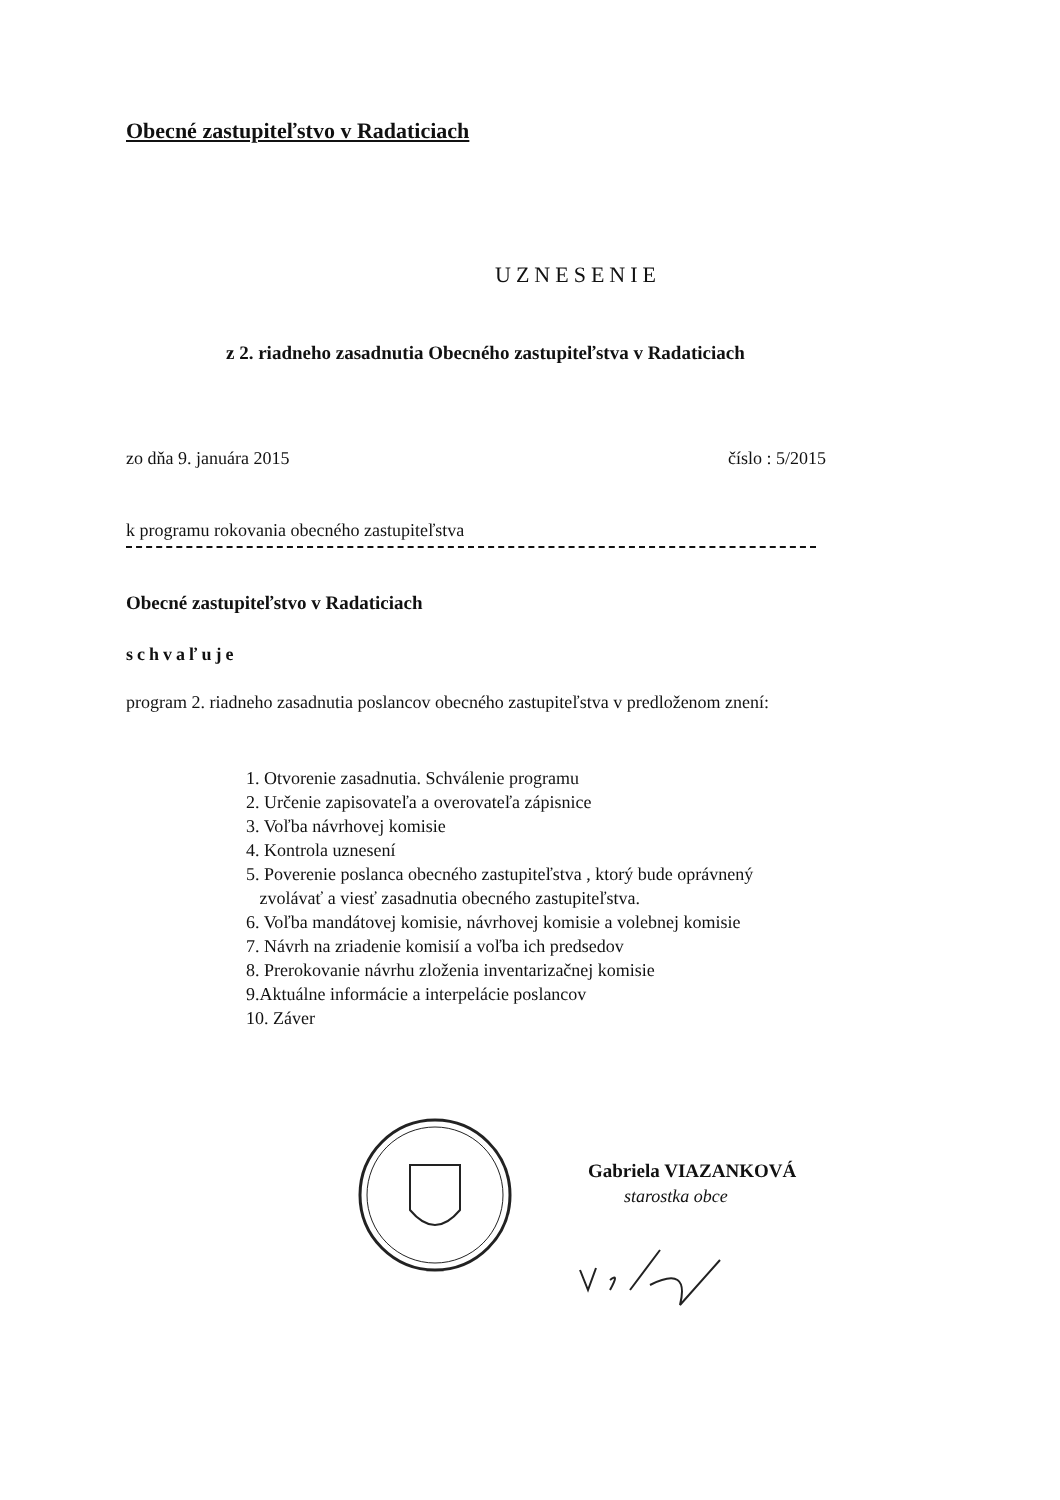Obecné zastupiteľstvo v Radaticiach
UZNESENIE
z 2. riadneho zasadnutia Obecného zastupiteľstva v Radaticiach
zo dňa 9. januára 2015 číslo : 5/2015
k programu rokovania obecného zastupiteľstva
Obecné zastupiteľstvo v Radaticiach
schvaľuje
program 2. riadneho zasadnutia poslancov obecného zastupiteľstva v predloženom znení:
1. Otvorenie zasadnutia. Schválenie programu
2. Určenie zapisovateľa a overovateľa zápisnice
3. Voľba návrhovej komisie
4. Kontrola uznesení
5. Poverenie poslanca obecného zastupiteľstva , ktorý bude oprávnený
zvolávať a viesť zasadnutia obecného zastupiteľstva.
6. Voľba mandátovej komisie, návrhovej komisie a volebnej komisie
7. Návrh na zriadenie komisií a voľba ich predsedov
8. Prerokovanie návrhu zloženia inventarizačnej komisie
9.Aktuálne informácie a interpelácie poslancov
10. Záver
Gabriela VIAZANKOVÁ
starostka obce